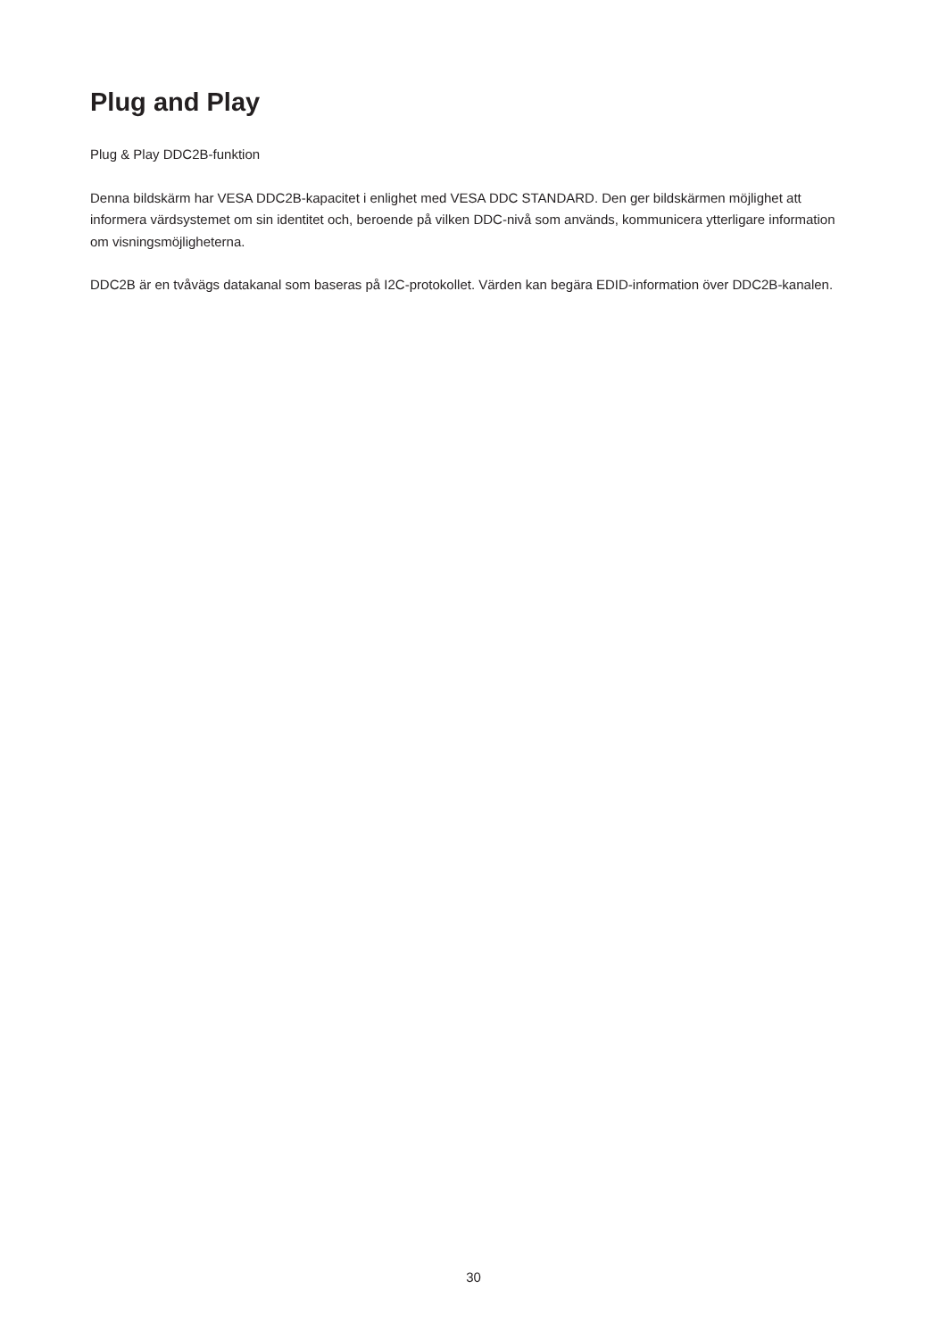Plug and Play
Plug & Play DDC2B-funktion
Denna bildskärm har VESA DDC2B-kapacitet i enlighet med VESA DDC STANDARD. Den ger bildskärmen möjlighet att informera värdsystemet om sin identitet och, beroende på vilken DDC-nivå som används, kommunicera ytterligare information om visningsmöjligheterna.
DDC2B är en tvåvägs datakanal som baseras på I2C-protokollet. Värden kan begära EDID-information över DDC2B-kanalen.
30